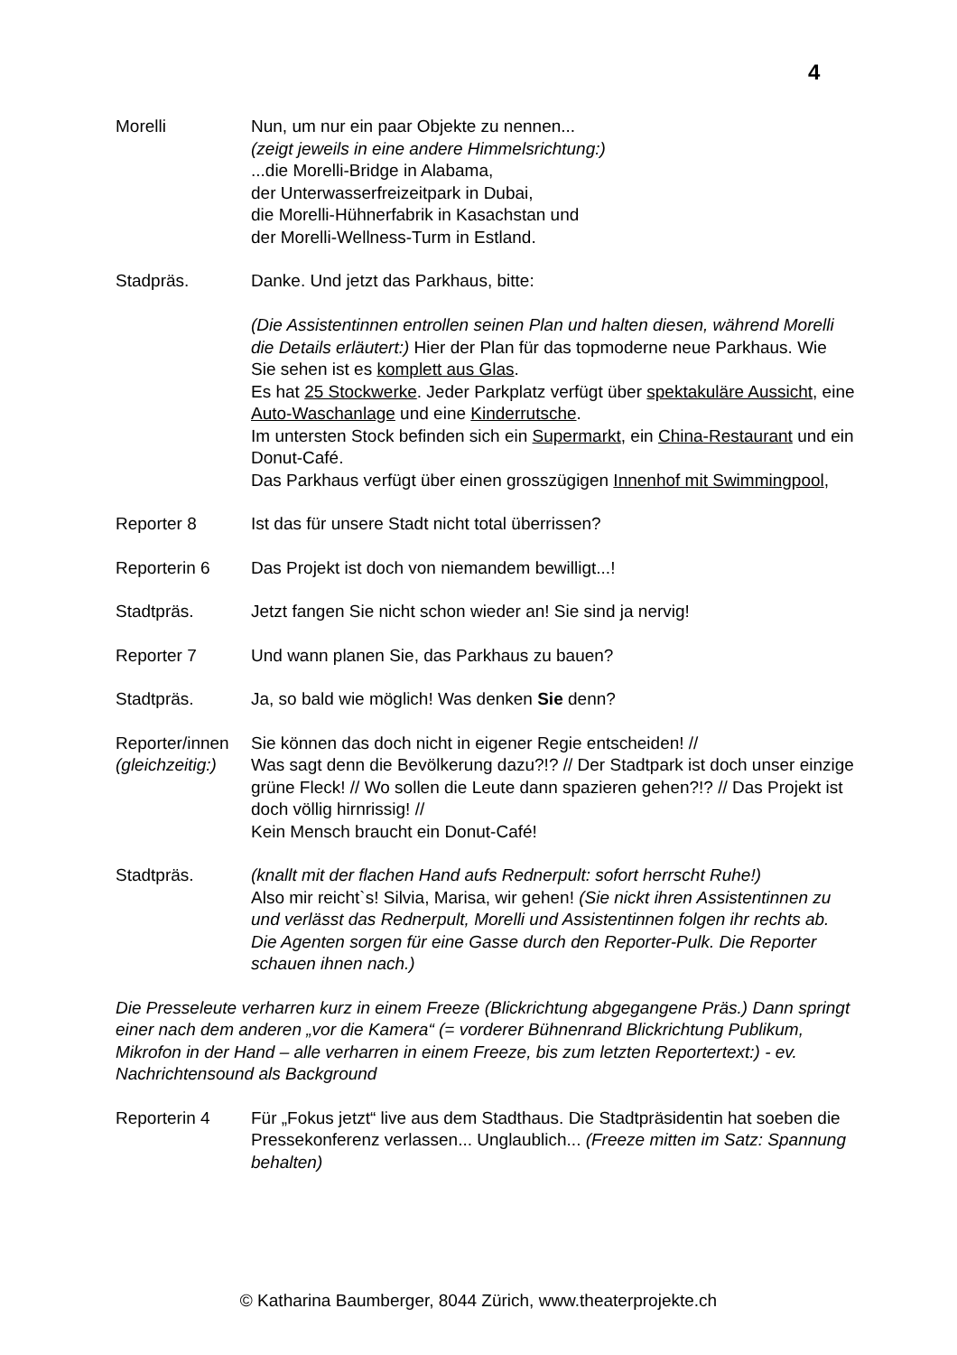4
Morelli Nun, um nur ein paar Objekte zu nennen...
(zeigt jeweils in eine andere Himmelsrichtung:)
...die Morelli-Bridge in Alabama,
der Unterwasserfreizeitpark in Dubai,
die Morelli-Hühnerfabrik in Kasachstan und
der Morelli-Wellness-Turm in Estland.
Stadpräs. Danke. Und jetzt das Parkhaus, bitte:
(Die Assistentinnen entrollen seinen Plan und halten diesen, während Morelli die Details erläutert:) Hier der Plan für das topmoderne neue Parkhaus. Wie Sie sehen ist es komplett aus Glas.
Es hat 25 Stockwerke. Jeder Parkplatz verfügt über spektakuläre Aussicht, eine Auto-Waschanlage und eine Kinderrutsche.
Im untersten Stock befinden sich ein Supermarkt, ein China-Restaurant und ein Donut-Café.
Das Parkhaus verfügt über einen grosszügigen Innenhof mit Swimmingpool,
Reporter 8 Ist das für unsere Stadt nicht total überrissen?
Reporterin 6 Das Projekt ist doch von niemandem bewilligt...!
Stadtpräs. Jetzt fangen Sie nicht schon wieder an! Sie sind ja nervig!
Reporter 7 Und wann planen Sie, das Parkhaus zu bauen?
Stadtpräs. Ja, so bald wie möglich! Was denken Sie denn?
Reporter/innen
(gleichzeitig:)
Sie können das doch nicht in eigener Regie entscheiden! //
Was sagt denn die Bevölkerung dazu?!? // Der Stadtpark ist doch unser einzige grüne Fleck! // Wo sollen die Leute dann spazieren gehen?!? // Das Projekt ist doch völlig hirnrissig! //
Kein Mensch braucht ein Donut-Café!
Stadtpräs. (knallt mit der flachen Hand aufs Rednerpult: sofort herrscht Ruhe!)
Also mir reicht`s! Silvia, Marisa, wir gehen! (Sie nickt ihren Assistentinnen zu und verlässt das Rednerpult, Morelli und Assistentinnen folgen ihr rechts ab. Die Agenten sorgen für eine Gasse durch den Reporter-Pulk. Die Reporter schauen ihnen nach.)
Die Presseleute verharren kurz in einem Freeze (Blickrichtung abgegangene Präs.) Dann springt einer nach dem anderen „vor die Kamera“ (= vorderer Bühnenrand Blickrichtung Publikum, Mikrofon in der Hand – alle verharren in einem Freeze, bis zum letzten Reportertext:) - ev. Nachrichtensound als Background
Reporterin 4 Für „Fokus jetzt“ live aus dem Stadthaus. Die Stadtpräsidentin hat soeben die Pressekonferenz verlassen... Unglaublich... (Freeze mitten im Satz: Spannung behalten)
© Katharina Baumberger, 8044 Zürich, www.theaterprojekte.ch